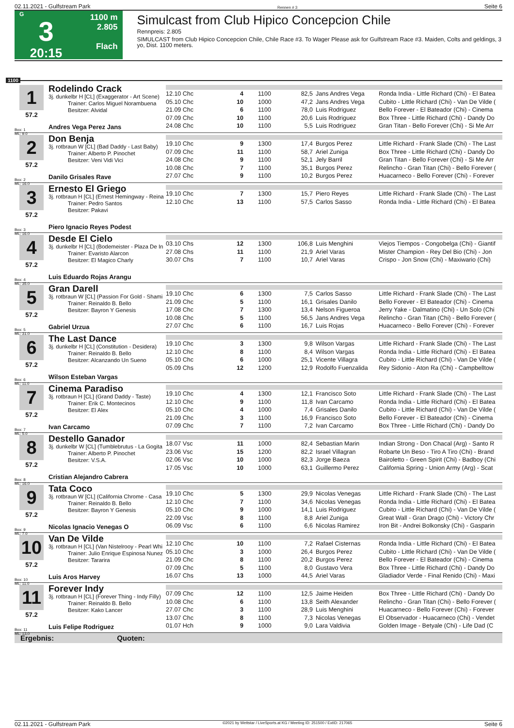02.11.2021 - Gulfstream Park Rennen # 3 Seite 6
G
3
20:15
1100 m
2.805
Flach
Simulcast from Club Hipico Concepcion Chile
Rennpreis: 2.805
SIMULCAST from Club Hipico Concepcion Chile, Chile Race #3. To Wager Please ask for Gulfstream Race #3. Maiden, Colts and geldings, 3 yo, Dist. 1100 meters.
1100
1
57.2
Box: 1
ML: 9,0
Rodelindo Crack
3j. dunkelbr H [CL] (Exaggerator - Art Scene)
Trainer: Carlos Miguel Norambuena
Besitzer: Alvidal
Andres Vega Perez Jans
| 12.10 Chc | 4 | 1100 | 82,5 | Jans Andres Vega | Ronda India - Little Richard (Chi) - El Batea |
| 05.10 Chc | 10 | 1000 | 47,2 | Jans Andres Vega | Cubito - Little Richard (Chi) - Van De Vilde ( |
| 21.09 Chc | 6 | 1100 | 78,0 | Luis Rodriguez | Bello Forever - El Bateador (Chi) - Cinema |
| 07.09 Chc | 10 | 1100 | 20,6 | Luis Rodriguez | Box Three - Little Richard (Chi) - Dandy Do |
| 24.08 Chc | 10 | 1100 | 5,5 | Luis Rodriguez | Gran Titan - Bello Forever (Chi) - Si Me Arr |
2
57.2
Box: 2
ML: 16,0
Don Benja
3j. rotbraun W [CL] (Bad Daddy - Last Baby)
Trainer: Alberto P. Pinochet
Besitzer: Veni Vidi Vici
Danilo Grisales Rave
| 19.10 Chc | 9 | 1300 | 17,4 | Burgos Perez | Little Richard - Frank Slade (Chi) - The Last |
| 07.09 Chc | 11 | 1100 | 58,7 | Ariel Zuniga | Box Three - Little Richard (Chi) - Dandy Do |
| 24.08 Chc | 9 | 1100 | 52,1 | Jely Barril | Gran Titan - Bello Forever (Chi) - Si Me Arr |
| 10.08 Chc | 7 | 1100 | 35,1 | Burgos Perez | Relincho - Gran Titan (Chi) - Bello Forever ( |
| 27.07 Chc | 9 | 1100 | 10,2 | Burgos Perez | Huacarneco - Bello Forever (Chi) - Forever |
3
57.2
Box: 3
ML: 16,0
Ernesto El Griego
3j. rotbraun H [CL] (Ernest Hemingway - Reina
Trainer: Pedro Santos
Besitzer: Pakavi
Piero Ignacio Reyes Podest
| 19.10 Chc | 7 | 1300 | 15,7 | Piero Reyes | Little Richard - Frank Slade (Chi) - The Last |
| 12.10 Chc | 13 | 1100 | 57,5 | Carlos Sasso | Ronda India - Little Richard (Chi) - El Batea |
4
57.2
Box: 4
ML: 35,0
Desde El Cielo
3j. dunkelbr H [CL] (Bodemeister - Plaza De In
Trainer: Evaristo Alarcon
Besitzer: El Magico Charly
Luis Eduardo Rojas Arangu
| 03.10 Chs | 12 | 1300 | 106,8 | Luis Menghini | Viejos Tiempos - Congobelga (Chi) - Giantif |
| 27.08 Chs | 11 | 1100 | 21,9 | Ariel Varas | Mister Champion - Rey Del Bio (Chi) - Jon |
| 30.07 Chs | 7 | 1100 | 10,7 | Ariel Varas | Crispo - Jon Snow (Chi) - Maxiwario (Chi) |
5
57.2
Box: 5
ML: 31,0
Gran Darell
3j. rotbraun W [CL] (Passion For Gold - Shami
Trainer: Reinaldo B. Bello
Besitzer: Bayron Y Genesis
Gabriel Urzua
| 19.10 Chc | 6 | 1300 | 7,5 | Carlos Sasso | Little Richard - Frank Slade (Chi) - The Last |
| 21.09 Chc | 5 | 1100 | 16,1 | Grisales Danilo | Bello Forever - El Bateador (Chi) - Cinema |
| 17.08 Chc | 7 | 1300 | 13,4 | Nelson Figueroa | Jerry Yake - Dalmatino (Chi) - Un Solo (Chi |
| 10.08 Chc | 5 | 1100 | 56,5 | Jans Andres Vega | Relincho - Gran Titan (Chi) - Bello Forever ( |
| 27.07 Chc | 6 | 1100 | 16,7 | Luis Rojas | Huacarneco - Bello Forever (Chi) - Forever |
6
57.2
Box: 6
ML: 11,0
The Last Dance
3j. dunkelbr H [CL] (Constitution - Desidera)
Trainer: Reinaldo B. Bello
Besitzer: Alcanzando Un Sueno
Wilson Esteban Vargas
| 19.10 Chc | 3 | 1300 | 9,8 | Wilson Vargas | Little Richard - Frank Slade (Chi) - The Last |
| 12.10 Chc | 8 | 1100 | 8,4 | Wilson Vargas | Ronda India - Little Richard (Chi) - El Batea |
| 05.10 Chc | 6 | 1000 | 25,1 | Vicente Villagra | Cubito - Little Richard (Chi) - Van De Vilde ( |
| 05.09 Chs | 12 | 1200 | 12,9 | Rodolfo Fuenzalida | Rey Sidonio - Aton Ra (Chi) - Campbelltow |
7
57.2
Box: 7
ML: 5,0
Cinema Paradiso
3j. rotbraun H [CL] (Grand Daddy - Taste)
Trainer: Erik C. Montecinos
Besitzer: El Alex
Ivan Carcamo
| 19.10 Chc | 4 | 1300 | 12,1 | Francisco Soto | Little Richard - Frank Slade (Chi) - The Last |
| 12.10 Chc | 9 | 1100 | 11,8 | Ivan Carcamo | Ronda India - Little Richard (Chi) - El Batea |
| 05.10 Chc | 4 | 1000 | 7,4 | Grisales Danilo | Cubito - Little Richard (Chi) - Van De Vilde ( |
| 21.09 Chc | 3 | 1100 | 16,9 | Francisco Soto | Bello Forever - El Bateador (Chi) - Cinema |
| 07.09 Chc | 7 | 1100 | 7,2 | Ivan Carcamo | Box Three - Little Richard (Chi) - Dandy Do |
8
57.2
Box: 8
ML: 16,0
Destello Ganador
3j. dunkelbr W [CL] (Tumblebrutus - La Gogita
Trainer: Alberto P. Pinochet
Besitzer: V.S.A.
Cristian Alejandro Cabrera
| 18.07 Vsc | 11 | 1000 | 82,4 | Sebastian Marin | Indian Strong - Don Chacal (Arg) - Santo R |
| 23.06 Vsc | 15 | 1200 | 82,2 | Israel Villagran | Robarte Un Beso - Tiro A Tiro (Chi) - Brand |
| 02.06 Vsc | 10 | 1000 | 82,3 | Jorge Baeza | Bairoletto - Green Spirit (Chi) - Badboy (Chi |
| 17.05 Vsc | 10 | 1000 | 63,1 | Guillermo Perez | California Spring - Union Army (Arg) - Scat |
9
57.2
Box: 9
ML: 7,0
Tata Coco
3j. rotbraun W [CL] (California Chrome - Casa
Trainer: Reinaldo B. Bello
Besitzer: Bayron Y Genesis
Nicolas Ignacio Venegas O
| 19.10 Chc | 5 | 1300 | 29,9 | Nicolas Venegas | Little Richard - Frank Slade (Chi) - The Last |
| 12.10 Chc | 7 | 1100 | 34,6 | Nicolas Venegas | Ronda India - Little Richard (Chi) - El Batea |
| 05.10 Chc | 9 | 1000 | 14,1 | Luis Rodriguez | Cubito - Little Richard (Chi) - Van De Vilde ( |
| 22.09 Vsc | 8 | 1100 | 8,8 | Ariel Zuniga | Great Wall - Gran Drago (Chi) - Victory Chr |
| 06.09 Vsc | 6 | 1100 | 6,6 | Nicolas Ramirez | Iron Bit - Andrei Bolkonsky (Chi) - Gasparin |
10
57.2
Box: 10
ML: 11,0
Van De Vilde
3j. rotbraun H [CL] (Van Nistelrooy - Pearl Whi
Trainer: Julio Enrique Espinosa Nunez
Besitzer: Tararira
Luis Aros Harvey
| 12.10 Chc | 10 | 1100 | 7,2 | Rafael Cisternas | Ronda India - Little Richard (Chi) - El Batea |
| 05.10 Chc | 3 | 1000 | 26,4 | Burgos Perez | Cubito - Little Richard (Chi) - Van De Vilde ( |
| 21.09 Chc | 8 | 1100 | 20,2 | Burgos Perez | Bello Forever - El Bateador (Chi) - Cinema |
| 07.09 Chc | 5 | 1100 | 8,0 | Gustavo Vera | Box Three - Little Richard (Chi) - Dandy Do |
| 16.07 Chs | 13 | 1000 | 44,5 | Ariel Varas | Gladiador Verde - Final Renido (Chi) - Maxi |
11
57.2
Box: 11
ML: 13,0
Forever Indy
3j. rotbraun H [CL] (Forever Thing - Indy Filly)
Trainer: Reinaldo B. Bello
Besitzer: Kako Lancer
Luis Felipe Rodriguez
| 07.09 Chc | 12 | 1100 | 12,5 | Jaime Heiden | Box Three - Little Richard (Chi) - Dandy Do |
| 10.08 Chc | 6 | 1100 | 13,8 | Seith Alexander | Relincho - Gran Titan (Chi) - Bello Forever ( |
| 27.07 Chc | 3 | 1100 | 28,9 | Luis Menghini | Huacarneco - Bello Forever (Chi) - Forever |
| 13.07 Chc | 8 | 1100 | 7,3 | Nicolas Venegas | El Observador - Huacarneco (Chi) - Vendet |
| 01.07 Hch | 9 | 1000 | 9,0 | Lara Valdivia | Golden Image - Betyale (Chi) - Life Dad (C |
Ergebnis: Quoten:
02.11.2021 - Gulfstream Park ©2021 by Wettstar / LiveSports.at KG / Meeting ID: 251500 / ExtID: 217065 Seite 6